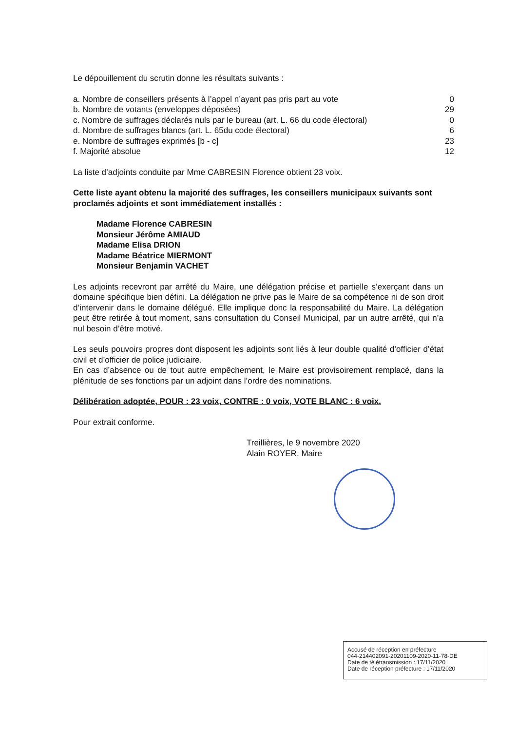Le dépouillement du scrutin donne les résultats suivants :
| a. Nombre de conseillers présents à l’appel n’ayant pas pris part au vote | 0 |
| b. Nombre de votants (enveloppes déposées) | 29 |
| c. Nombre de suffrages déclarés nuls par le bureau (art. L. 66 du code électoral) | 0 |
| d. Nombre de suffrages blancs (art. L. 65du code électoral) | 6 |
| e. Nombre de suffrages exprimés [b - c] | 23 |
| f. Majorité absolue | 12 |
La liste d’adjoints conduite par Mme CABRESIN Florence obtient 23 voix.
Cette liste ayant obtenu la majorité des suffrages, les conseillers municipaux suivants sont proclamés adjoints et sont immédiatement installés :
Madame Florence CABRESIN
Monsieur Jérôme AMIAUD
Madame Elisa DRION
Madame Béatrice MIERMONT
Monsieur Benjamin VACHET
Les adjoints recevront par arrêté du Maire, une délégation précise et partielle s’exerçant dans un domaine spécifique bien défini. La délégation ne prive pas le Maire de sa compétence ni de son droit d’intervenir dans le domaine délégué. Elle implique donc la responsabilité du Maire. La délégation peut être retirée à tout moment, sans consultation du Conseil Municipal, par un autre arrêté, qui n’a nul besoin d’être motivé.
Les seuls pouvoirs propres dont disposent les adjoints sont liés à leur double qualité d’officier d’état civil et d’officier de police judiciaire.
En cas d’absence ou de tout autre empêchement, le Maire est provisoirement remplacé, dans la plénitude de ses fonctions par un adjoint dans l’ordre des nominations.
Délibération adoptée, POUR : 23 voix, CONTRE : 0 voix, VOTE BLANC : 6 voix.
Pour extrait conforme.
Treillières, le 9 novembre 2020
Alain ROYER, Maire
Accusé de réception en préfecture
044-214402091-20201109-2020-11-78-DE
Date de télétransmission : 17/11/2020
Date de réception préfecture : 17/11/2020